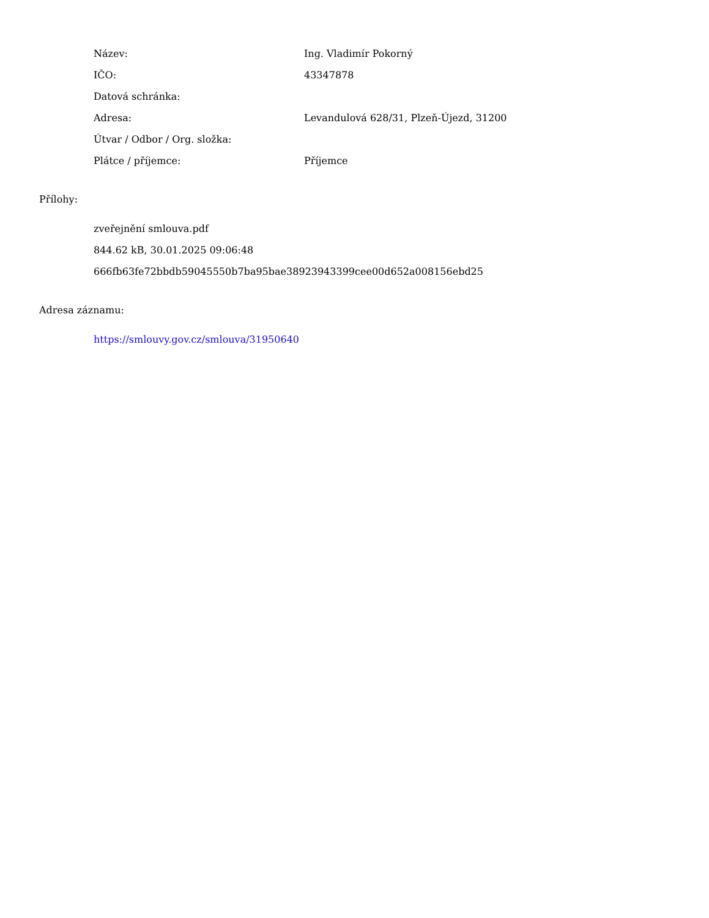| Název: | Ing. Vladimír Pokorný |
| IČO: | 43347878 |
| Datová schránka: | |
| Adresa: | Levandulová 628/31, Plzeň-Újezd, 31200 |
| Útvar / Odbor / Org. složka: | |
| Plátce / příjemce: | Příjemce |
Přílohy:
zveřejnění smlouva.pdf
844.62 kB, 30.01.2025 09:06:48
666fb63fe72bbdb59045550b7ba95bae38923943399cee00d652a008156ebd25
Adresa záznamu:
https://smlouvy.gov.cz/smlouva/31950640